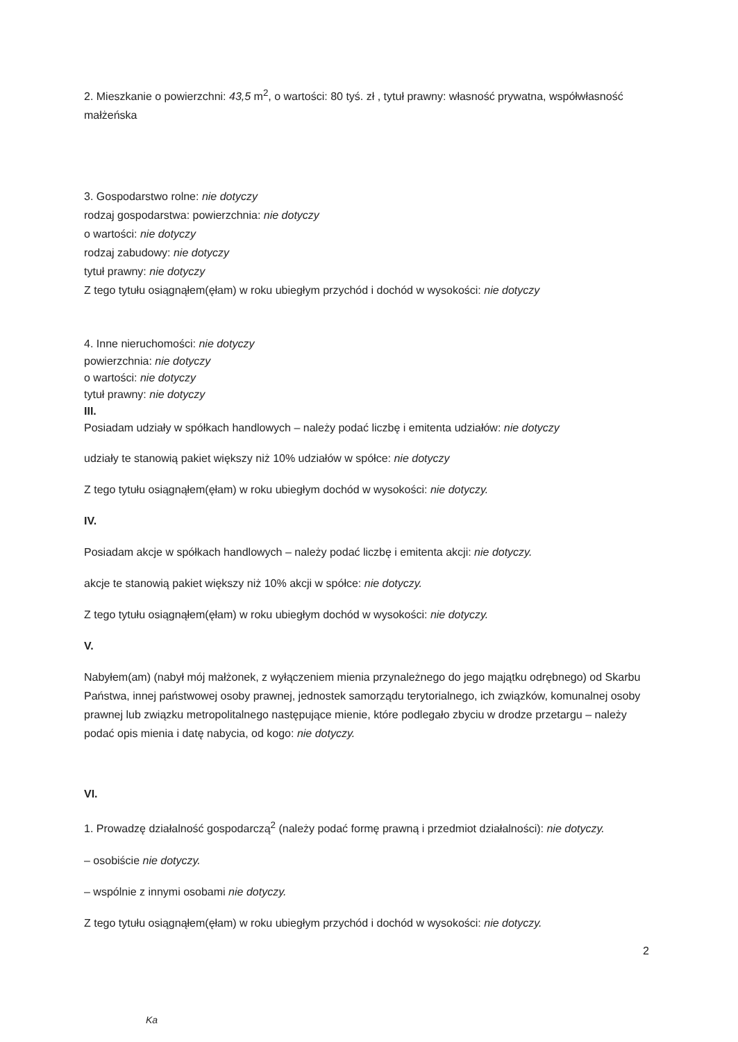2. Mieszkanie o powierzchni: 43,5 m<sup>2</sup>, o wartości: 80 tyś. zł , tytuł prawny: własność prywatna, współwłasność małżeńska
3. Gospodarstwo rolne: nie dotyczy
rodzaj gospodarstwa: powierzchnia: nie dotyczy
o wartości: nie dotyczy
rodzaj zabudowy: nie dotyczy
tytuł prawny: nie dotyczy
Z tego tytułu osiągnąłem(ęłam) w roku ubiegłym przychód i dochód w wysokości: nie dotyczy
4. Inne nieruchomości: nie dotyczy
powierzchnia: nie dotyczy
o wartości: nie dotyczy
tytuł prawny: nie dotyczy
III.
Posiadam udziały w spółkach handlowych – należy podać liczbę i emitenta udziałów: nie dotyczy
udziały te stanowią pakiet większy niż 10% udziałów w spółce: nie dotyczy
Z tego tytułu osiągnąłem(ęłam) w roku ubiegłym dochód w wysokości: nie dotyczy.
IV.
Posiadam akcje w spółkach handlowych – należy podać liczbę i emitenta akcji: nie dotyczy.
akcje te stanowią pakiet większy niż 10% akcji w spółce: nie dotyczy.
Z tego tytułu osiągnąłem(ęłam) w roku ubiegłym dochód w wysokości: nie dotyczy.
V.
Nabyłem(am) (nabył mój małżonek, z wyłączeniem mienia przynależnego do jego majątku odrębnego) od Skarbu Państwa, innej państwowej osoby prawnej, jednostek samorządu terytorialnego, ich związków, komunalnej osoby prawnej lub związku metropolitalnego następujące mienie, które podlegało zbyciu w drodze przetargu – należy podać opis mienia i datę nabycia, od kogo: nie dotyczy.
VI.
1. Prowadzę działalność gospodarczą<sup>2</sup> (należy podać formę prawną i przedmiot działalności): nie dotyczy.
– osobiście nie dotyczy.
– wspólnie z innymi osobami nie dotyczy.
Z tego tytułu osiągnąłem(ęłam) w roku ubiegłym przychód i dochód w wysokości: nie dotyczy.
2
Ka